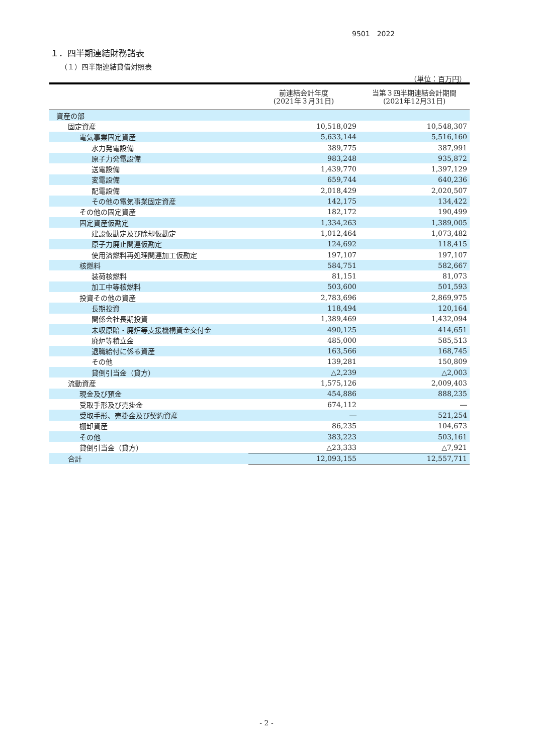9501　2022
１．四半期連結財務諸表
（１）四半期連結貸借対照表
（単位：百万円）
| | 前連結会計年度 (2021年３月31日) | 当第３四半期連結会計期間 (2021年12月31日) |
| --- | --- | --- |
| 資産の部 | | |
| 固定資産 | 10,518,029 | 10,548,307 |
| 電気事業固定資産 | 5,633,144 | 5,516,160 |
| 水力発電設備 | 389,775 | 387,991 |
| 原子力発電設備 | 983,248 | 935,872 |
| 送電設備 | 1,439,770 | 1,397,129 |
| 変電設備 | 659,744 | 640,236 |
| 配電設備 | 2,018,429 | 2,020,507 |
| その他の電気事業固定資産 | 142,175 | 134,422 |
| その他の固定資産 | 182,172 | 190,499 |
| 固定資産仮勘定 | 1,334,263 | 1,389,005 |
| 建設仮勘定及び除却仮勘定 | 1,012,464 | 1,073,482 |
| 原子力廃止関連仮勘定 | 124,692 | 118,415 |
| 使用済燃料再処理関連加工仮勘定 | 197,107 | 197,107 |
| 核燃料 | 584,751 | 582,667 |
| 装荷核燃料 | 81,151 | 81,073 |
| 加工中等核燃料 | 503,600 | 501,593 |
| 投資その他の資産 | 2,783,696 | 2,869,975 |
| 長期投資 | 118,494 | 120,164 |
| 関係会社長期投資 | 1,389,469 | 1,432,094 |
| 未収原賠・廃炉等支援機構資金交付金 | 490,125 | 414,651 |
| 廃炉等積立金 | 485,000 | 585,513 |
| 退職給付に係る資産 | 163,566 | 168,745 |
| その他 | 139,281 | 150,809 |
| 貸倒引当金（貸方） | △2,239 | △2,003 |
| 流動資産 | 1,575,126 | 2,009,403 |
| 現金及び預金 | 454,886 | 888,235 |
| 受取手形及び売掛金 | 674,112 | ― |
| 受取手形、売掛金及び契約資産 | ― | 521,254 |
| 棚卸資産 | 86,235 | 104,673 |
| その他 | 383,223 | 503,161 |
| 貸倒引当金（貸方） | △23,333 | △7,921 |
| 合計 | 12,093,155 | 12,557,711 |
- 2 -